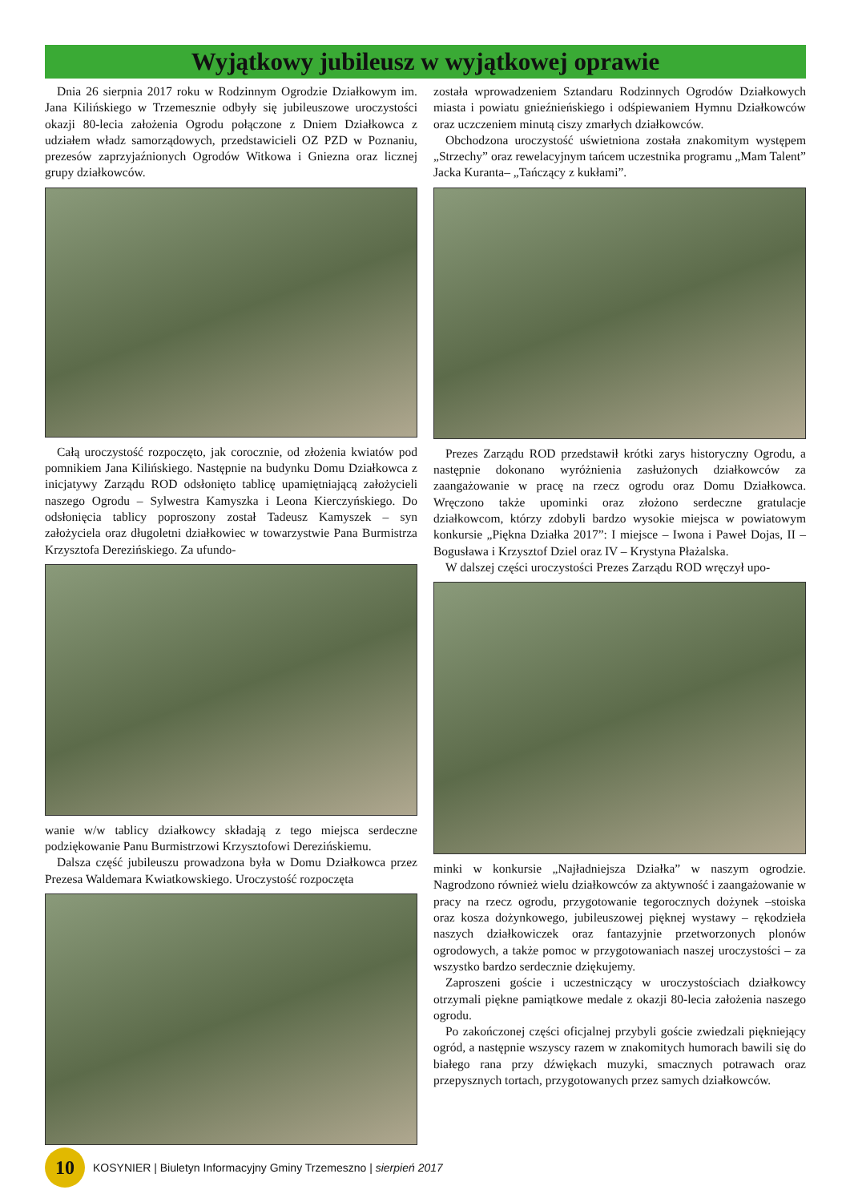Wyjątkowy jubileusz w wyjątkowej oprawie
Dnia 26 sierpnia 2017 roku w Rodzinnym Ogrodzie Działkowym im. Jana Kilińskiego w Trzemesznie odbyły się jubileuszowe uroczystości okazji 80-lecia założenia Ogrodu połączone z Dniem Działkowca z udziałem władz samorządowych, przedstawicieli OZ PZD w Poznaniu, prezesów zaprzyjaźnionych Ogrodów Witkowa i Gniezna oraz licznej grupy działkowców.
Całą uroczystość rozpoczęto, jak corocznie, od złożenia kwiatów pod pomnikiem Jana Kilińskiego. Następnie na budynku Domu Działkowca z inicjatywy Zarządu ROD odsłonięto tablicę upamiętniającą założycieli naszego Ogrodu – Sylwestra Kamyszka i Leona Kierczyńskiego. Do odsłonięcia tablicy poproszony został Tadeusz Kamyszek – syn założyciela oraz długoletni działkowiec w towarzystwie Pana Burmistrza Krzysztofa Derezińskiego. Za ufundo-
wanie w/w tablicy działkowcy składają z tego miejsca serdeczne podziękowanie Panu Burmistrzowi Krzysztofowi Derezińskiemu.
Dalsza część jubileuszu prowadzona była w Domu Działkowca przez Prezesa Waldemara Kwiatkowskiego. Uroczystość rozpoczęta
została wprowadzeniem Sztandaru Rodzinnych Ogrodów Działkowych miasta i powiatu gnieźnieńskiego i odśpiewaniem Hymnu Działkowców oraz uczczeniem minutą ciszy zmarłych działkowców.
Obchodzona uroczystość uświetniona została znakomitym występem „Strzechy” oraz rewelacyjnym tańcem uczestnika programu „Mam Talent” Jacka Kuranta– „Tańczący z kukłami”.
Prezes Zarządu ROD przedstawił krótki zarys historyczny Ogrodu, a następnie dokonano wyróżnienia zasłużonych działkowców za zaangażowanie w pracę na rzecz ogrodu oraz Domu Działkowca. Wręczono także upominki oraz złożono serdeczne gratulacje działkowcom, którzy zdobyli bardzo wysokie miejsca w powiatowym konkursie „Piękna Działka 2017”: I miejsce – Iwona i Paweł Dojas, II – Bogusława i Krzysztof Dziel oraz IV – Krystyna Płażalska.
W dalszej części uroczystości Prezes Zarządu ROD wręczył upo-
minki w konkursie „Najładniejsza Działka” w naszym ogrodzie. Nagrodzono również wielu działkowców za aktywność i zaangażowanie w pracy na rzecz ogrodu, przygotowanie tegorocznych dożynek –stoiska oraz kosza dożynkowego, jubileuszowej pięknej wystawy – rękodzieła naszych działkowiczek oraz fantazyjnie przetworzonych plonów ogrodowych, a także pomoc w przygotowaniach naszej uroczystości – za wszystko bardzo serdecznie dziękujemy.
Zaproszeni goście i uczestniczący w uroczystościach działkowcy otrzymali piękne pamiątkowe medale z okazji 80-lecia założenia naszego ogrodu.
Po zakończonej części oficjalnej przybyli goście zwiedzali pięknie­jący ogród, a następnie wszyscy razem w znakomitych humorach bawili się do białego rana przy dźwiękach muzyki, smacznych potrawach oraz przepysznych tortach, przygotowanych przez samych działkowców.
10
KOSYNIER | Biuletyn Informacyjny Gminy Trzemeszno | sierpień 2017